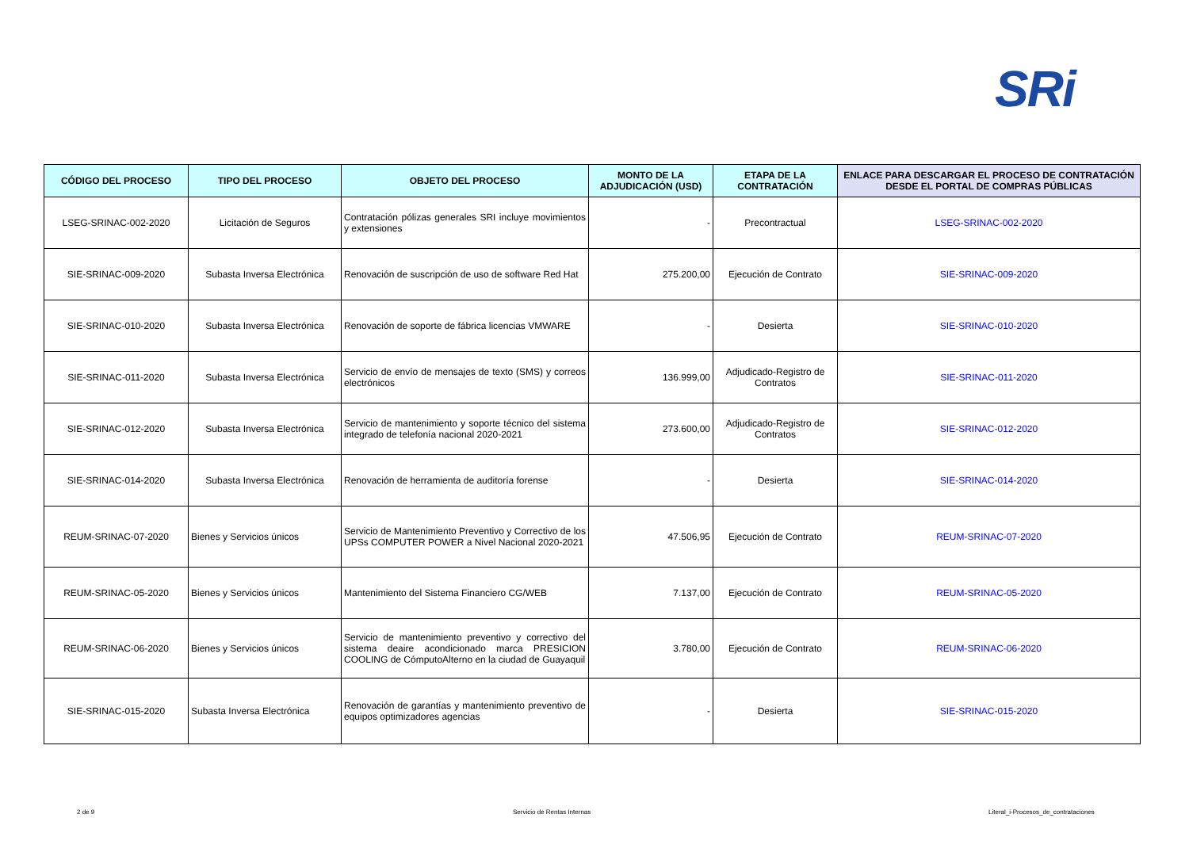SRi
| CÓDIGO DEL PROCESO | TIPO DEL PROCESO | OBJETO DEL PROCESO | MONTO DE LA ADJUDICACIÓN (USD) | ETAPA DE LA CONTRATACIÓN | ENLACE PARA DESCARGAR EL PROCESO DE CONTRATACIÓN DESDE EL PORTAL DE COMPRAS PÚBLICAS |
| --- | --- | --- | --- | --- | --- |
| LSEG-SRINAC-002-2020 | Licitación de Seguros | Contratación pólizas generales SRI incluye movimientos y extensiones | - | Precontractual | LSEG-SRINAC-002-2020 |
| SIE-SRINAC-009-2020 | Subasta Inversa Electrónica | Renovación de suscripción de uso de software Red Hat | 275.200,00 | Ejecución de Contrato | SIE-SRINAC-009-2020 |
| SIE-SRINAC-010-2020 | Subasta Inversa Electrónica | Renovación de soporte de fábrica licencias VMWARE | - | Desierta | SIE-SRINAC-010-2020 |
| SIE-SRINAC-011-2020 | Subasta Inversa Electrónica | Servicio de envío de mensajes de texto (SMS) y correos electrónicos | 136.999,00 | Adjudicado-Registro de Contratos | SIE-SRINAC-011-2020 |
| SIE-SRINAC-012-2020 | Subasta Inversa Electrónica | Servicio de mantenimiento y soporte técnico del sistema integrado de telefonía nacional 2020-2021 | 273.600,00 | Adjudicado-Registro de Contratos | SIE-SRINAC-012-2020 |
| SIE-SRINAC-014-2020 | Subasta Inversa Electrónica | Renovación de herramienta de auditoría forense | - | Desierta | SIE-SRINAC-014-2020 |
| REUM-SRINAC-07-2020 | Bienes y Servicios únicos | Servicio de Mantenimiento Preventivo y Correctivo de los UPSs COMPUTER POWER a Nivel Nacional 2020-2021 | 47.506,95 | Ejecución de Contrato | REUM-SRINAC-07-2020 |
| REUM-SRINAC-05-2020 | Bienes y Servicios únicos | Mantenimiento del Sistema Financiero CG/WEB | 7.137,00 | Ejecución de Contrato | REUM-SRINAC-05-2020 |
| REUM-SRINAC-06-2020 | Bienes y Servicios únicos | Servicio de mantenimiento preventivo y correctivo del sistema deaire acondicionado marca PRESICION COOLING de CómputoAlterno en la ciudad de Guayaquil | 3.780,00 | Ejecución de Contrato | REUM-SRINAC-06-2020 |
| SIE-SRINAC-015-2020 | Subasta Inversa Electrónica | Renovación de garantías y mantenimiento preventivo de equipos optimizadores agencias | - | Desierta | SIE-SRINAC-015-2020 |
2 de 9 Servicio de Rentas Internas Literal_i-Procesos_de_contrataciones